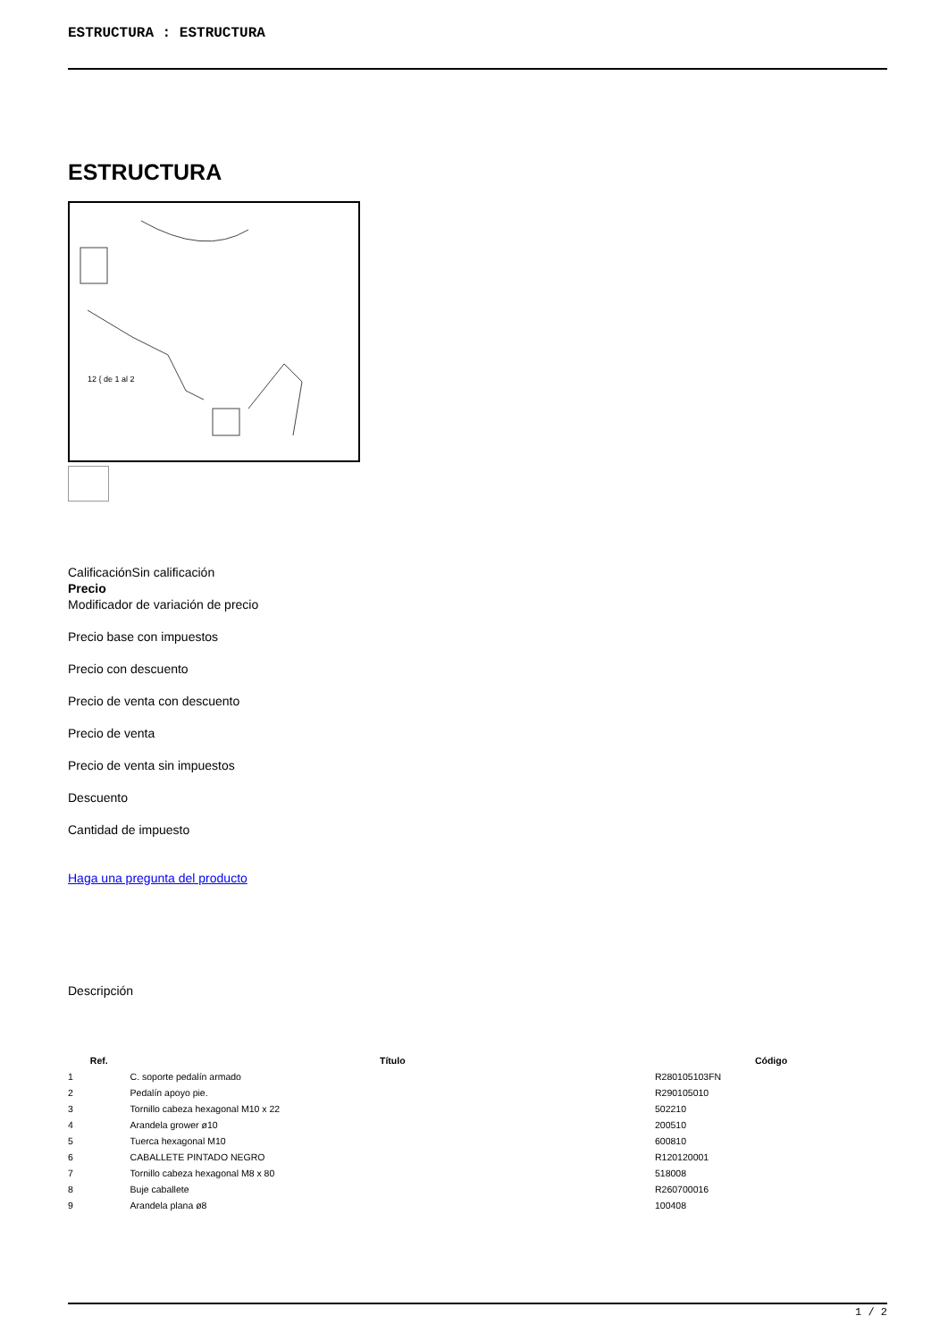ESTRUCTURA : ESTRUCTURA
ESTRUCTURA
12 { de 1 al 2
CalificaciónSin calificación
Precio
Modificador de variación de precio
Precio base con impuestos
Precio con descuento
Precio de venta con descuento
Precio de venta
Precio de venta sin impuestos
Descuento
Cantidad de impuesto
Haga una pregunta del producto
Descripción
| Ref. | Título | Código |
| --- | --- | --- |
| 1 | C. soporte pedalín armado | R280105103FN |
| 2 | Pedalín apoyo pie. | R290105010 |
| 3 | Tornillo cabeza hexagonal M10 x 22 | 502210 |
| 4 | Arandela grower ø10 | 200510 |
| 5 | Tuerca hexagonal M10 | 600810 |
| 6 | CABALLETE PINTADO NEGRO | R120120001 |
| 7 | Tornillo cabeza hexagonal M8 x 80 | 518008 |
| 8 | Buje caballete | R260700016 |
| 9 | Arandela plana ø8 | 100408 |
1 / 2